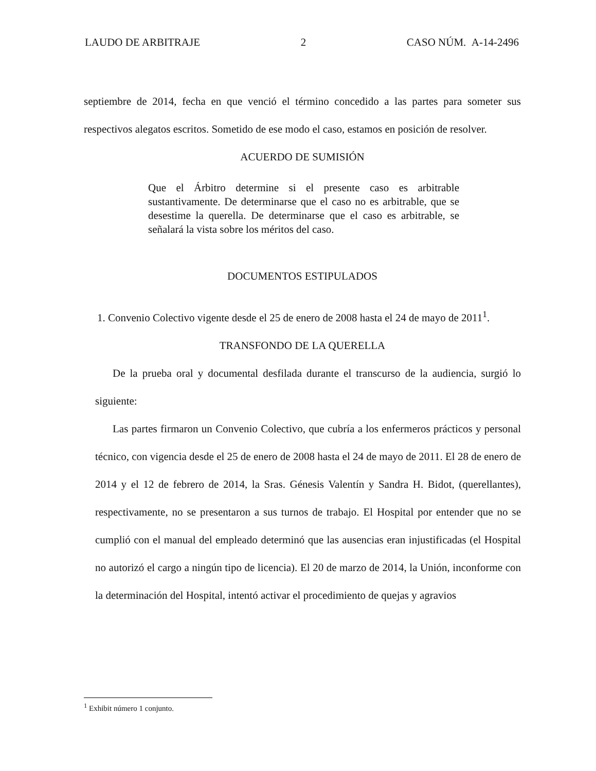LAUDO DE ARBITRAJE 2 CASO NÚM. A-14-2496
septiembre de 2014, fecha en que venció el término concedido a las partes para someter sus respectivos alegatos escritos. Sometido de ese modo el caso, estamos en posición de resolver.
ACUERDO DE SUMISIÓN
Que el Árbitro determine si el presente caso es arbitrable sustantivamente. De determinarse que el caso no es arbitrable, que se desestime la querella. De determinarse que el caso es arbitrable, se señalará la vista sobre los méritos del caso.
DOCUMENTOS ESTIPULADOS
1. Convenio Colectivo vigente desde el 25 de enero de 2008 hasta el 24 de mayo de 2011<sup>1</sup>.
TRANSFONDO DE LA QUERELLA
De la prueba oral y documental desfilada durante el transcurso de la audiencia, surgió lo siguiente:
Las partes firmaron un Convenio Colectivo, que cubría a los enfermeros prácticos y personal técnico, con vigencia desde el 25 de enero de 2008 hasta el 24 de mayo de 2011. El 28 de enero de 2014 y el 12 de febrero de 2014, la Sras. Génesis Valentín y Sandra H. Bidot, (querellantes), respectivamente, no se presentaron a sus turnos de trabajo. El Hospital por entender que no se cumplió con el manual del empleado determinó que las ausencias eran injustificadas (el Hospital no autorizó el cargo a ningún tipo de licencia). El 20 de marzo de 2014, la Unión, inconforme con la determinación del Hospital, intentó activar el procedimiento de quejas y agravios
<sup>1</sup> Exhibit número 1 conjunto.